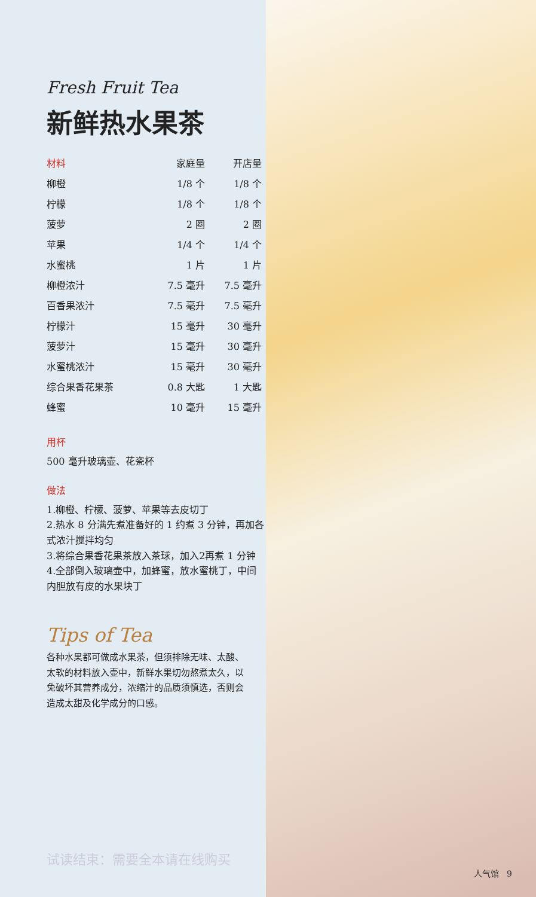Fresh Fruit Tea
新鲜热水果茶
| 材料 | 家庭量 | 开店量 |
| --- | --- | --- |
| 柳橙 | 1/8 个 | 1/8 个 |
| 柠檬 | 1/8 个 | 1/8 个 |
| 菠萝 | 2 圈 | 2 圈 |
| 苹果 | 1/4 个 | 1/4 个 |
| 水蜜桃 | 1 片 | 1 片 |
| 柳橙浓汁 | 7.5 毫升 | 7.5 毫升 |
| 百香果浓汁 | 7.5 毫升 | 7.5 毫升 |
| 柠檬汁 | 15 毫升 | 30 毫升 |
| 菠萝汁 | 15 毫升 | 30 毫升 |
| 水蜜桃浓汁 | 15 毫升 | 30 毫升 |
| 综合果香花果茶 | 0.8 大匙 | 1 大匙 |
| 蜂蜜 | 10 毫升 | 15 毫升 |
用杯
500 毫升玻璃壶、花瓷杯
做法
1.柳橙、柠檬、菠萝、苹果等去皮切丁
2.热水 8 分满先煮准备好的 1 约煮 3 分钟，再加各式浓汁搅拌均匀
3.将综合果香花果茶放入茶球，加入2再煮 1 分钟
4.全部倒入玻璃壶中，加蜂蜜，放水蜜桃丁，中间内胆放有皮的水果块丁
Tips of Tea
各种水果都可做成水果茶，但须排除无味、太酸、太软的材料放入壶中，新鲜水果切勿熬煮太久，以免破坏其营养成分，浓缩汁的品质须慎选，否则会造成太甜及化学成分的口感。
试读结束：需要全本请在线购买
人气馆 9